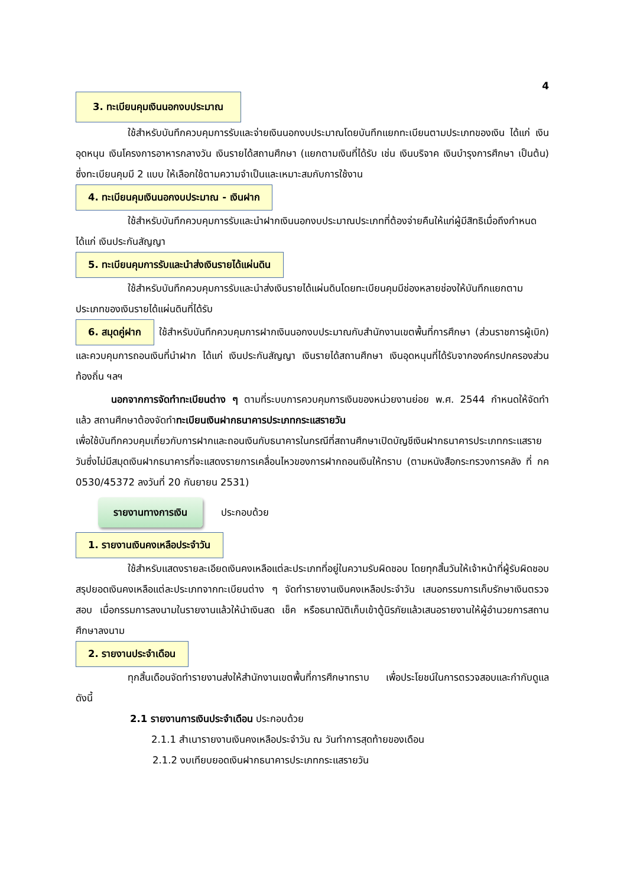4
3. ทะเบียนคุมเงินนอกงบประมาณ
ใช้สำหรับบันทึกควบคุมการรับและจ่ายเงินนอกงบประมาณโดยบันทึกแยกทะเบียนตามประเภทของเงิน ได้แก่ เงินอุดหนุน เงินโครงการอาหารกลางวัน เงินรายได้สถานศึกษา (แยกตามเงินที่ได้รับ เช่น เงินบริจาค เงินบำรุงการศึกษา เป็นต้น) ซึ่งทะเบียนคุมมี 2 แบบ ให้เลือกใช้ตามความจำเป็นและเหมาะสมกับการใช้งาน
4. ทะเบียนคุมเงินนอกงบประมาณ - เงินฝาก
ใช้สำหรับบันทึกควบคุมการรับและนำฝากเงินนอกงบประมาณประเภทที่ต้องจ่ายคืนให้แก่ผู้มีสิทธิเมื่อถึงกำหนด ได้แก่ เงินประกันสัญญา
5. ทะเบียนคุมการรับและนำส่งเงินรายได้แผ่นดิน
ใช้สำหรับบันทึกควบคุมการรับและนำส่งเงินรายได้แผ่นดินโดยทะเบียนคุมมีช่องหลายช่องให้บันทึกแยกตามประเภทของเงินรายได้แผ่นดินที่ได้รับ
6. สมุดคู่ฝาก ใช้สำหรับบันทึกควบคุมการฝากเงินนอกงบประมาณกับสำนักงานเขตพื้นที่การศึกษา (ส่วนราชการผู้เบิก) และควบคุมการถอนเงินที่นำฝาก ได้แก่ เงินประกันสัญญา เงินรายได้สถานศึกษา เงินอุดหนุนที่ได้รับจากองค์กรปกครองส่วนท้องถิ่น ฯลฯ
นอกจากการจัดทำทะเบียนต่าง ๆ ตามที่ระบบการควบคุมการเงินของหน่วยงานย่อย พ.ศ. 2544 กำหนดให้จัดทำแล้ว สถานศึกษาต้องจัดทำทะเบียนเงินฝากธนาคารประเภทกระแสรายวัน
เพื่อใช้บันทึกควบคุมเกี่ยวกับการฝากและถอนเงินกับธนาคารในกรณีที่สถานศึกษาเปิดบัญชีเงินฝากธนาคารประเภทกระแสรายวันซึ่งไม่มีสมุดเงินฝากธนาคารที่จะแสดงรายการเคลื่อนไหวของการฝากถอนเงินให้ทราบ (ตามหนังสือกระทรวงการคลัง ที่ กค 0530/45372 ลงวันที่ 20 กันยายน 2531)
รายงานทางการเงิน ประกอบด้วย
1. รายงานเงินคงเหลือประจำวัน
ใช้สำหรับแสดงรายละเอียดเงินคงเหลือแต่ละประเภทที่อยู่ในความรับผิดชอบ โดยทุกสิ้นวันให้เจ้าหน้าที่ผู้รับผิดชอบสรุปยอดเงินคงเหลือแต่ละประเภทจากทะเบียนต่าง ๆ จัดทำรายงานเงินคงเหลือประจำวัน เสนอกรรมการเก็บรักษาเงินตรวจสอบ เมื่อกรรมการลงนามในรายงานแล้วให้นำเงินสด เช็ค หรือธนาณัติเก็บเข้าตู้นิรภัยแล้วเสนอรายงานให้ผู้อำนวยการสถานศึกษาลงนาม
2. รายงานประจำเดือน
ทุกสิ้นเดือนจัดทำรายงานส่งให้สำนักงานเขตพื้นที่การศึกษาทราบ เพื่อประโยชน์ในการตรวจสอบและกำกับดูแล ดังนี้
2.1 รายงานการเงินประจำเดือน ประกอบด้วย
2.1.1 สำเนารายงานเงินคงเหลือประจำวัน ณ วันทำการสุดท้ายของเดือน
2.1.2 งบเทียบยอดเงินฝากธนาคารประเภทกระแสรายวัน